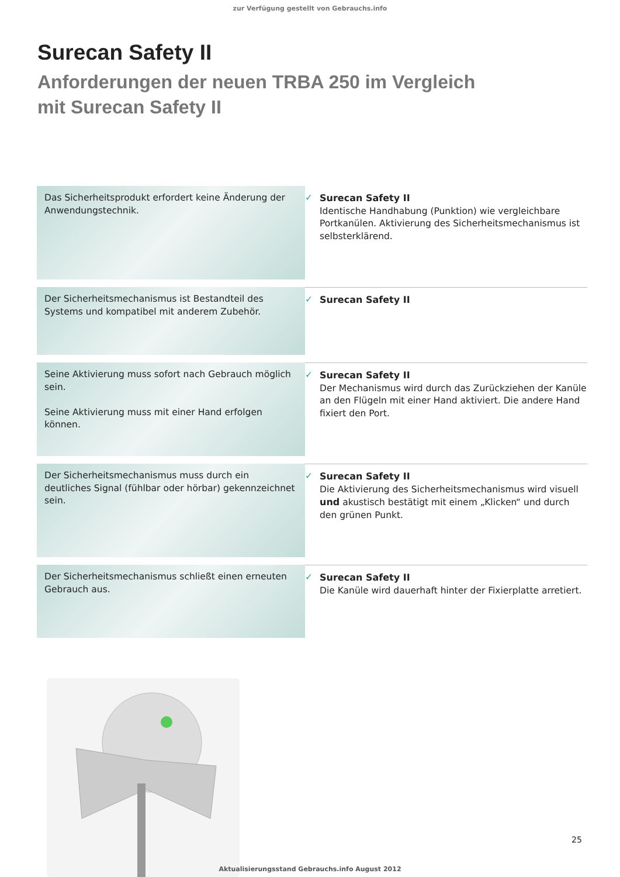zur Verfügung gestellt von Gebrauchs.info
Surecan Safety II
Anforderungen der neuen TRBA 250 im Vergleich
mit Surecan Safety II
| Das Sicherheitsprodukt erfordert keine Änderung der Anwendungstechnik. | ✓ Surecan Safety II Identische Handhabung (Punktion) wie vergleichbare Portkanülen. Aktivierung des Sicherheitsmechanismus ist selbsterklärend. |
| Der Sicherheitsmechanismus ist Bestandteil des Systems und kompatibel mit anderem Zubehör. | ✓ Surecan Safety II |
| Seine Aktivierung muss sofort nach Gebrauch möglich sein. Seine Aktivierung muss mit einer Hand erfolgen können. | ✓ Surecan Safety II Der Mechanismus wird durch das Zurückziehen der Kanüle an den Flügeln mit einer Hand aktiviert. Die andere Hand fixiert den Port. |
| Der Sicherheitsmechanismus muss durch ein deutliches Signal (fühlbar oder hörbar) gekennzeichnet sein. | ✓ Surecan Safety II Die Aktivierung des Sicherheitsmechanismus wird visuell und akustisch bestätigt mit einem „Klicken“ und durch den grünen Punkt. |
| Der Sicherheitsmechanismus schließt einen erneuten Gebrauch aus. | ✓ Surecan Safety II Die Kanüle wird dauerhaft hinter der Fixierplatte arretiert. |
25
Aktualisierungsstand Gebrauchs.info August 2012